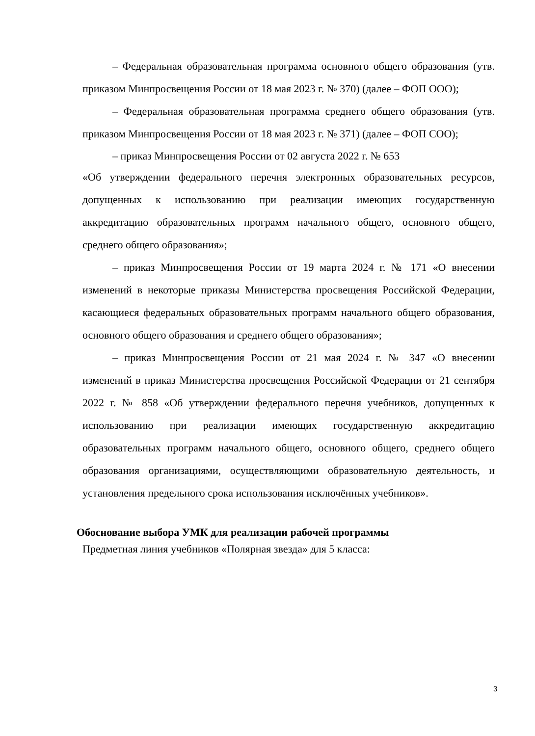– Федеральная образовательная программа основного общего образования (утв. приказом Минпросвещения России от 18 мая 2023 г. № 370) (далее – ФОП ООО);
– Федеральная образовательная программа среднего общего образования (утв. приказом Минпросвещения России от 18 мая 2023 г. № 371) (далее – ФОП СОО);
– приказ Минпросвещения России от 02 августа 2022 г. № 653
«Об утверждении федерального перечня электронных образовательных ресурсов, допущенных к использованию при реализации имеющих государственную аккредитацию образовательных программ начального общего, основного общего, среднего общего образования»;
– приказ Минпросвещения России от 19 марта 2024 г. № 171 «О внесении изменений в некоторые приказы Министерства просвещения Российской Федерации, касающиеся федеральных образовательных программ начального общего образования, основного общего образования и среднего общего образования»;
– приказ Минпросвещения России от 21 мая 2024 г. № 347 «О внесении изменений в приказ Министерства просвещения Российской Федерации от 21 сентября 2022 г. № 858 «Об утверждении федерального перечня учебников, допущенных к использованию при реализации имеющих государственную аккредитацию образовательных программ начального общего, основного общего, среднего общего образования организациями, осуществляющими образовательную деятельность, и установления предельного срока использования исключённых учебников».
Обоснование выбора УМК для реализации рабочей программы
Предметная линия учебников «Полярная звезда» для 5 класса:
3